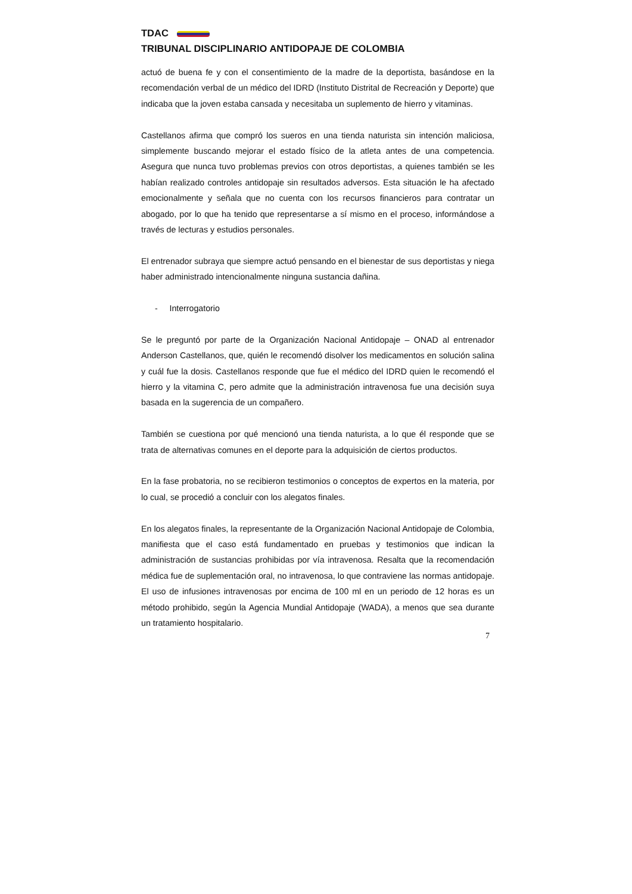TDAC
TRIBUNAL DISCIPLINARIO ANTIDOPAJE DE COLOMBIA
actuó de buena fe y con el consentimiento de la madre de la deportista, basándose en la recomendación verbal de un médico del IDRD (Instituto Distrital de Recreación y Deporte) que indicaba que la joven estaba cansada y necesitaba un suplemento de hierro y vitaminas.
Castellanos afirma que compró los sueros en una tienda naturista sin intención maliciosa, simplemente buscando mejorar el estado físico de la atleta antes de una competencia. Asegura que nunca tuvo problemas previos con otros deportistas, a quienes también se les habían realizado controles antidopaje sin resultados adversos. Esta situación le ha afectado emocionalmente y señala que no cuenta con los recursos financieros para contratar un abogado, por lo que ha tenido que representarse a sí mismo en el proceso, informándose a través de lecturas y estudios personales.
El entrenador subraya que siempre actuó pensando en el bienestar de sus deportistas y niega haber administrado intencionalmente ninguna sustancia dañina.
- Interrogatorio
Se le preguntó por parte de la Organización Nacional Antidopaje – ONAD al entrenador Anderson Castellanos, que, quién le recomendó disolver los medicamentos en solución salina y cuál fue la dosis. Castellanos responde que fue el médico del IDRD quien le recomendó el hierro y la vitamina C, pero admite que la administración intravenosa fue una decisión suya basada en la sugerencia de un compañero.
También se cuestiona por qué mencionó una tienda naturista, a lo que él responde que se trata de alternativas comunes en el deporte para la adquisición de ciertos productos.
En la fase probatoria, no se recibieron testimonios o conceptos de expertos en la materia, por lo cual, se procedió a concluir con los alegatos finales.
En los alegatos finales, la representante de la Organización Nacional Antidopaje de Colombia, manifiesta que el caso está fundamentado en pruebas y testimonios que indican la administración de sustancias prohibidas por vía intravenosa. Resalta que la recomendación médica fue de suplementación oral, no intravenosa, lo que contraviene las normas antidopaje. El uso de infusiones intravenosas por encima de 100 ml en un periodo de 12 horas es un método prohibido, según la Agencia Mundial Antidopaje (WADA), a menos que sea durante un tratamiento hospitalario.
7